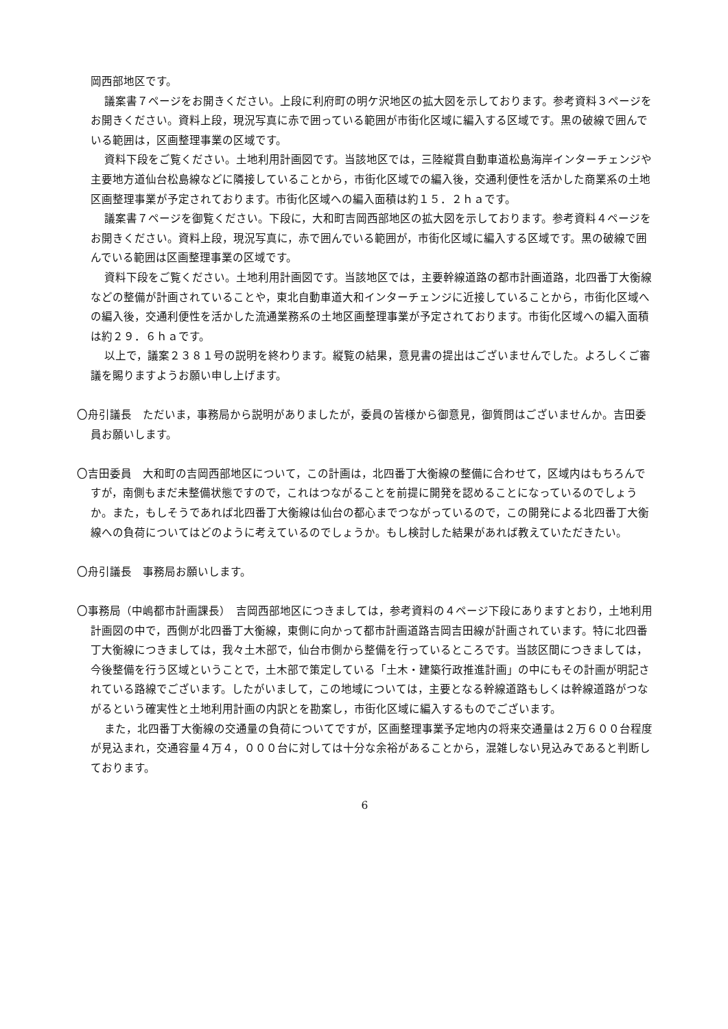岡西部地区です。
議案書７ページをお開きください。上段に利府町の明ケ沢地区の拡大図を示しております。参考資料３ページをお開きください。資料上段，現況写真に赤で囲っている範囲が市街化区域に編入する区域です。黒の破線で囲んでいる範囲は，区画整理事業の区域です。
資料下段をご覧ください。土地利用計画図です。当該地区では，三陸縦貫自動車道松島海岸インターチェンジや主要地方道仙台松島線などに隣接していることから，市街化区域での編入後，交通利便性を活かした商業系の土地区画整理事業が予定されております。市街化区域への編入面積は約１５．２ｈａです。
議案書７ページを御覧ください。下段に，大和町吉岡西部地区の拡大図を示しております。参考資料４ページをお開きください。資料上段，現況写真に，赤で囲んでいる範囲が，市街化区域に編入する区域です。黒の破線で囲んでいる範囲は区画整理事業の区域です。
資料下段をご覧ください。土地利用計画図です。当該地区では，主要幹線道路の都市計画道路，北四番丁大衡線などの整備が計画されていることや，東北自動車道大和インターチェンジに近接していることから，市街化区域への編入後，交通利便性を活かした流通業務系の土地区画整理事業が予定されております。市街化区域への編入面積は約２９．６ｈａです。
以上で，議案２３８１号の説明を終わります。縦覧の結果，意見書の提出はございませんでした。よろしくご審議を賜りますようお願い申し上げます。
〇舟引議長　ただいま，事務局から説明がありましたが，委員の皆様から御意見，御質問はございませんか。吉田委員お願いします。
〇吉田委員　大和町の吉岡西部地区について，この計画は，北四番丁大衡線の整備に合わせて，区域内はもちろんですが，南側もまだ未整備状態ですので，これはつながることを前提に開発を認めることになっているのでしょうか。また，もしそうであれば北四番丁大衡線は仙台の都心までつながっているので，この開発による北四番丁大衡線への負荷についてはどのように考えているのでしょうか。もし検討した結果があれば教えていただきたい。
〇舟引議長　事務局お願いします。
〇事務局（中嶋都市計画課長）　吉岡西部地区につきましては，参考資料の４ページ下段にありますとおり，土地利用計画図の中で，西側が北四番丁大衡線，東側に向かって都市計画道路吉岡吉田線が計画されています。特に北四番丁大衡線につきましては，我々土木部で，仙台市側から整備を行っているところです。当該区間につきましては，今後整備を行う区域ということで，土木部で策定している「土木・建築行政推進計画」の中にもその計画が明記されている路線でございます。したがいまして，この地域については，主要となる幹線道路もしくは幹線道路がつながるという確実性と土地利用計画の内訳とを勘案し，市街化区域に編入するものでございます。
また，北四番丁大衡線の交通量の負荷についてですが，区画整理事業予定地内の将来交通量は２万６００台程度が見込まれ，交通容量４万４，０００台に対しては十分な余裕があることから，混雑しない見込みであると判断しております。
6